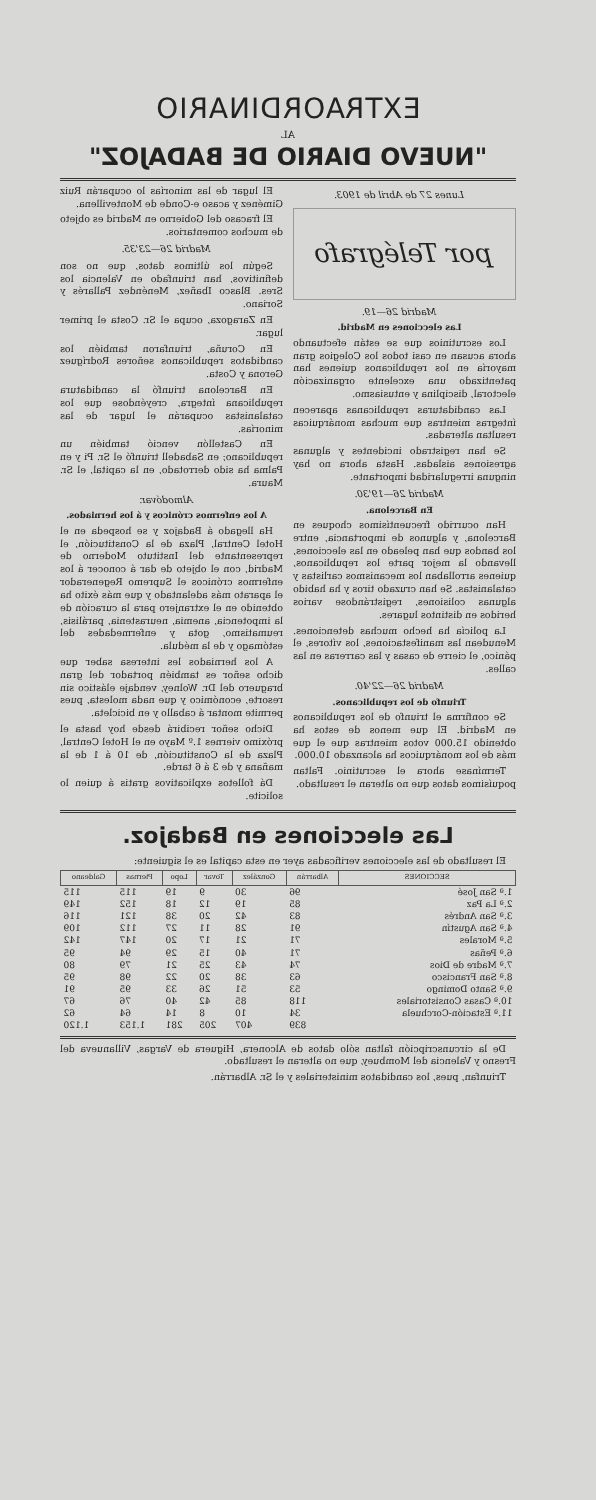EXTRAORDINARIO
AL
"NUEVO DIARIO DE BADAJOZ"
Lunes 27 de Abril de 1903.
por Telégrafo
Madrid 26—19.
Las elecciones en Madrid.
Los escrutinios que se están efectuando ahora acusan en casi todos los Colegios gran mayoría en los republicanos quienes han patentizado una excelente organización electoral, disciplina y entusiasmo.
Las candidaturas republicanas aparecen íntegras mientras que muchas monárquicas resultan alteradas.
Se han registrado incidentes y algunas agresiones aisladas. Hasta ahora no hay ninguna irregularidad importante.
Madrid 26—19'30.
En Barcelona.
Han ocurrido frecuentísimos choques en Barcelona, y algunos de importancia, entre los bandos que han peleado en las elecciones, llevando la mejor parte los republicanos, quienes arrollaban los mecanismos carlistas y catalanistas. Se han cruzado tiros y ha habido algunas colisiones, registrándose varios heridos en distintos lugares.
La policía ha hecho muchas detenciones. Menudean las manifestaciones, los vítores, el pánico, el cierre de casas y las carreras en las calles.
Madrid 26—22'40.
Triunfo de los republicanos.
Se confirma el triunfo de los republicanos en Madrid. El que menos de estos ha obtenido 15.000 votos mientras que el que más de los monárquicos ha alcanzado 10.000.
Termínase ahora el escrutinio. Faltan poquísimos datos que no alteran el resultado.
El lugar de las minorías lo ocuparán Ruiz Giménez y acaso e-Conde de Montevillena.
El fracaso del Gobierno en Madrid es objeto de muchos comentarios.
Madrid 26—23'35.
Según los últimos datos, que no son definitivos, han triunfado en Valencia los Sres. Blasco Ibañez, Menéndez Pallarés y Soriano.
En Zaragoza, ocupa el Sr. Costa el primer lugar.
En Coruña, triunfaron también los candidatos republicanos señores Rodríguez Gerona y Costa.
En Barcelona triunfó la candidatura republicana íntegra, creyéndose que los catalanistas ocuparán el lugar de las minorías.
En Castellón venció también un republicano; en Sabadell triunfó el Sr. Pi y en Palma ha sido derrotado, en la capital, el Sr. Maura.
Almodóvar.
A los enfermos crónicos y á los herniados.
Ha llegado á Badajoz y se hospeda en el Hotel Central, Plaza de la Constitución, el representante del Instituto Moderno de Madrid, con el objeto de dar á conocer á los enfermos crónicos el Supremo Regenerador el aparato más adelantado y que más éxito ha obtenido en el extranjero para la curación de la impotencia, anemia, neurastenia, parálisis, reumatismo, gota y enfermedades del estómago y de la médula.
A los herniados les interesa saber que dicho señor es también portador del gran braguero del Dr. Wolney, vendaje elástico sin resorte, económico y que nada molesta, pues permite montar á caballo y en bicicleta.
Dicho señor recibirá desde hoy hasta el próximo viernes 1.º Mayo en el Hotel Central, Plaza de la Constitución, de 10 á 1 de la mañana y de 3 á 6 tarde.
Dá folletos explicativos gratis á quien lo solicite.
Las elecciones en Badajoz.
El resultado de las elecciones verificadas ayer en esta capital es el siguiente:
| SECCIONES | Albarrán | González | Tovar | Lopo | Piernas | Galdeano |
| --- | --- | --- | --- | --- | --- | --- |
| 1.ª San José | 96 | 30 | 9 | 19 | 115 | 115 |
| 2.ª La Paz | 85 | 19 | 12 | 18 | 152 | 149 |
| 3.ª San Andrés | 83 | 42 | 20 | 38 | 121 | 116 |
| 4.ª San Agustín | 91 | 28 | 11 | 27 | 112 | 109 |
| 5.ª Morales | 71 | 21 | 17 | 20 | 147 | 142 |
| 6.ª Peñas | 71 | 40 | 15 | 29 | 94 | 95 |
| 7.ª Madre de Dios | 74 | 43 | 25 | 21 | 79 | 80 |
| 8.ª San Francisco | 63 | 38 | 20 | 22 | 98 | 95 |
| 9.ª Santo Domingo | 53 | 51 | 26 | 33 | 95 | 91 |
| 10.ª Casas Consistoriales | 118 | 85 | 42 | 40 | 76 | 67 |
| 11.ª Estación-Corchuela | 34 | 10 | 8 | 14 | 64 | 62 |
| | 839 | 407 | 205 | 281 | 1.153 | 1.120 |
De la circunscripción faltan sólo datos de Alconera, Higuera de Vargas, Villanueva del Fresno y Valencia del Mombuey, que no alteran el resultado.
Triunfan, pues, los candidatos ministeriales y el Sr. Albarrán.